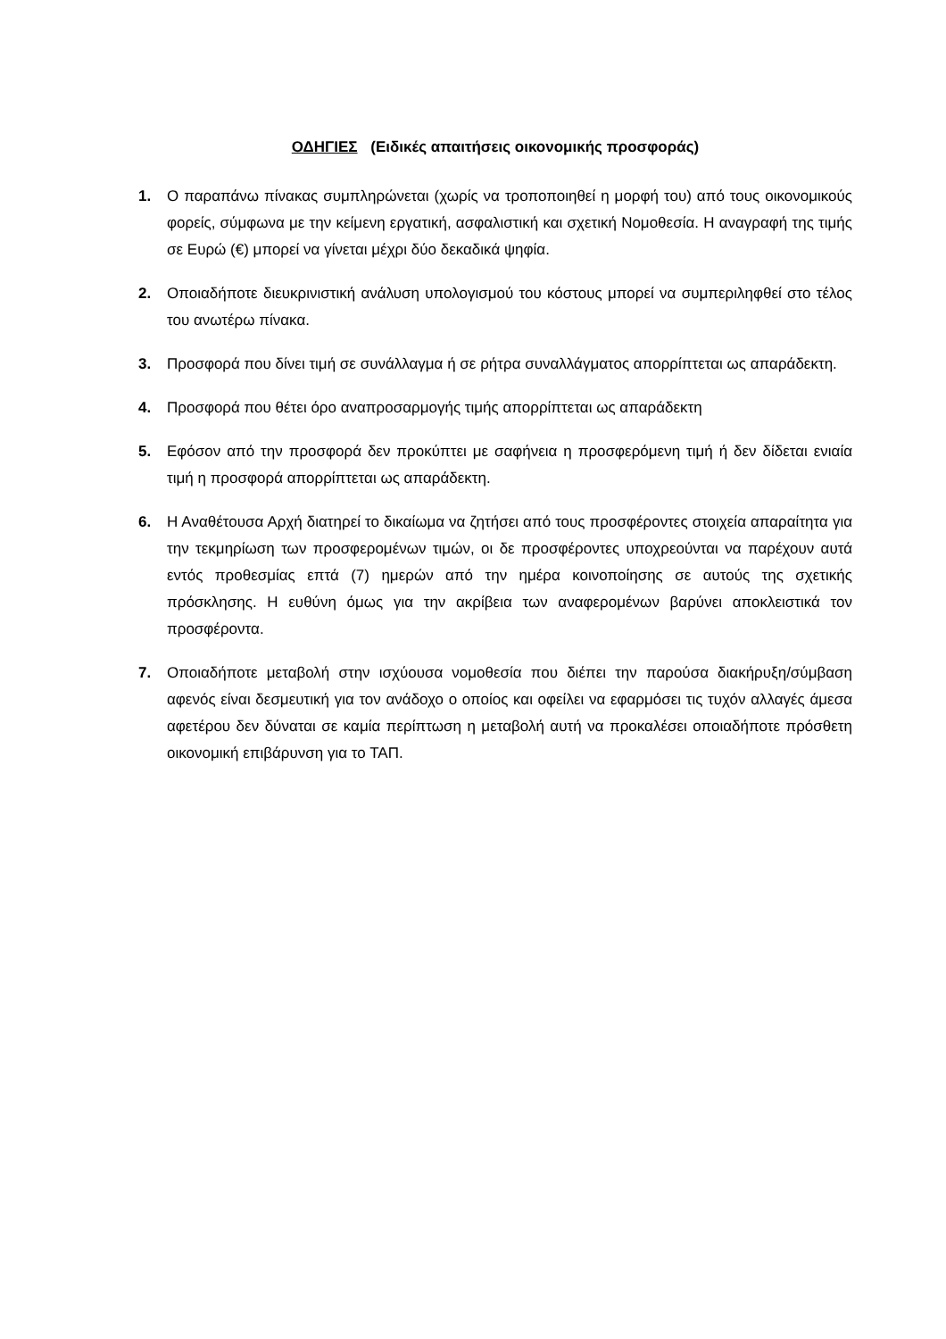ΟΔΗΓΙΕΣ (Ειδικές απαιτήσεις οικονομικής προσφοράς)
1. Ο παραπάνω πίνακας συμπληρώνεται (χωρίς να τροποποιηθεί η μορφή του) από τους οικονομικούς φορείς, σύμφωνα με την κείμενη εργατική, ασφαλιστική και σχετική Νομοθεσία. Η αναγραφή της τιμής σε Ευρώ (€) μπορεί να γίνεται μέχρι δύο δεκαδικά ψηφία.
2. Οποιαδήποτε διευκρινιστική ανάλυση υπολογισμού του κόστους μπορεί να συμπεριληφθεί στο τέλος του ανωτέρω πίνακα.
3. Προσφορά που δίνει τιμή σε συνάλλαγμα ή σε ρήτρα συναλλάγματος απορρίπτεται ως απαράδεκτη.
4. Προσφορά που θέτει όρο αναπροσαρμογής τιμής απορρίπτεται ως απαράδεκτη
5. Εφόσον από την προσφορά δεν προκύπτει με σαφήνεια η προσφερόμενη τιμή ή δεν δίδεται ενιαία τιμή η προσφορά απορρίπτεται ως απαράδεκτη.
6. Η Αναθέτουσα Αρχή διατηρεί το δικαίωμα να ζητήσει από τους προσφέροντες στοιχεία απαραίτητα για την τεκμηρίωση των προσφερομένων τιμών, οι δε προσφέροντες υποχρεούνται να παρέχουν αυτά εντός προθεσμίας επτά (7) ημερών από την ημέρα κοινοποίησης σε αυτούς της σχετικής πρόσκλησης. Η ευθύνη όμως για την ακρίβεια των αναφερομένων βαρύνει αποκλειστικά τον προσφέροντα.
7. Οποιαδήποτε μεταβολή στην ισχύουσα νομοθεσία που διέπει την παρούσα διακήρυξη/σύμβαση αφενός είναι δεσμευτική για τον ανάδοχο ο οποίος και οφείλει να εφαρμόσει τις τυχόν αλλαγές άμεσα αφετέρου δεν δύναται σε καμία περίπτωση η μεταβολή αυτή να προκαλέσει οποιαδήποτε πρόσθετη οικονομική επιβάρυνση για το ΤΑΠ.